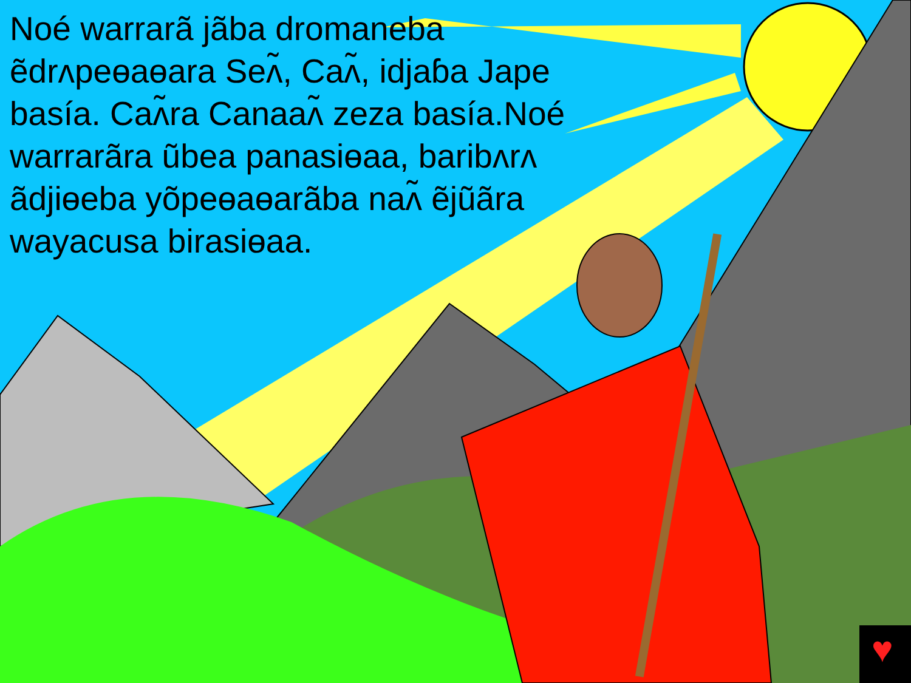♥
Noé warrarã jãba dromaneba ẽdrʌpeɵaɵara Seʌ̃, Caʌ̃, idjaɓa Jape basía. Caʌ̃ra Canaaʌ̃ zeza basía.Noé warrarãra ũbea panasiɵaa, baribʌrʌ ãdjiɵeba yõpeɵaɵarãba naʌ̃ ẽjũãra wayacusa birasiɵaa.